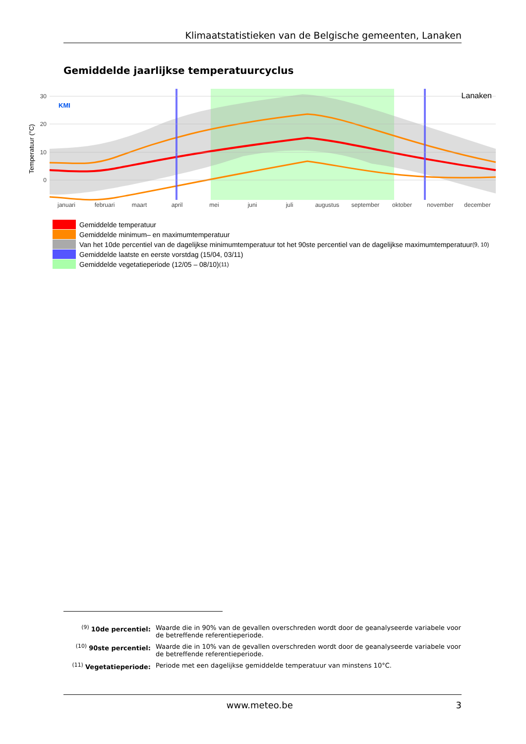Klimaatstatistieken van de Belgische gemeenten, Lanaken
Gemiddelde jaarlijkse temperatuurcyclus
30
20
10
0
Temperatuur (°C)
KMI
Lanaken
januari
februari
maart
april
mei
juni
juli
augustus
september
oktober
november
december
Gemiddelde temperatuur
Gemiddelde minimum– en maximumtemperatuur
Van het 10de percentiel van de dagelijkse minimumtemperatuur tot het 90ste percentiel van de dagelijkse maximumtemperatuur<sup>(9, 10)</sup>
Gemiddelde laatste en eerste vorstdag (15/04, 03/11)
Gemiddelde vegetatieperiode (12/05 – 08/10)<sup>(11)</sup>
<sup>(9)</sup> 10de percentiel: Waarde die in 90% van de gevallen overschreden wordt door de geanalyseerde variabele voor de betreffende referentieperiode.
<sup>(10)</sup> 90ste percentiel:
Waarde die in 10% van de gevallen overschreden wordt door de geanalyseerde variabele voor de betreffende referentieperiode.
<sup>(11)</sup> Vegetatieperiode:
Periode met een dagelijkse gemiddelde temperatuur van minstens 10°C.
www.meteo.be 3